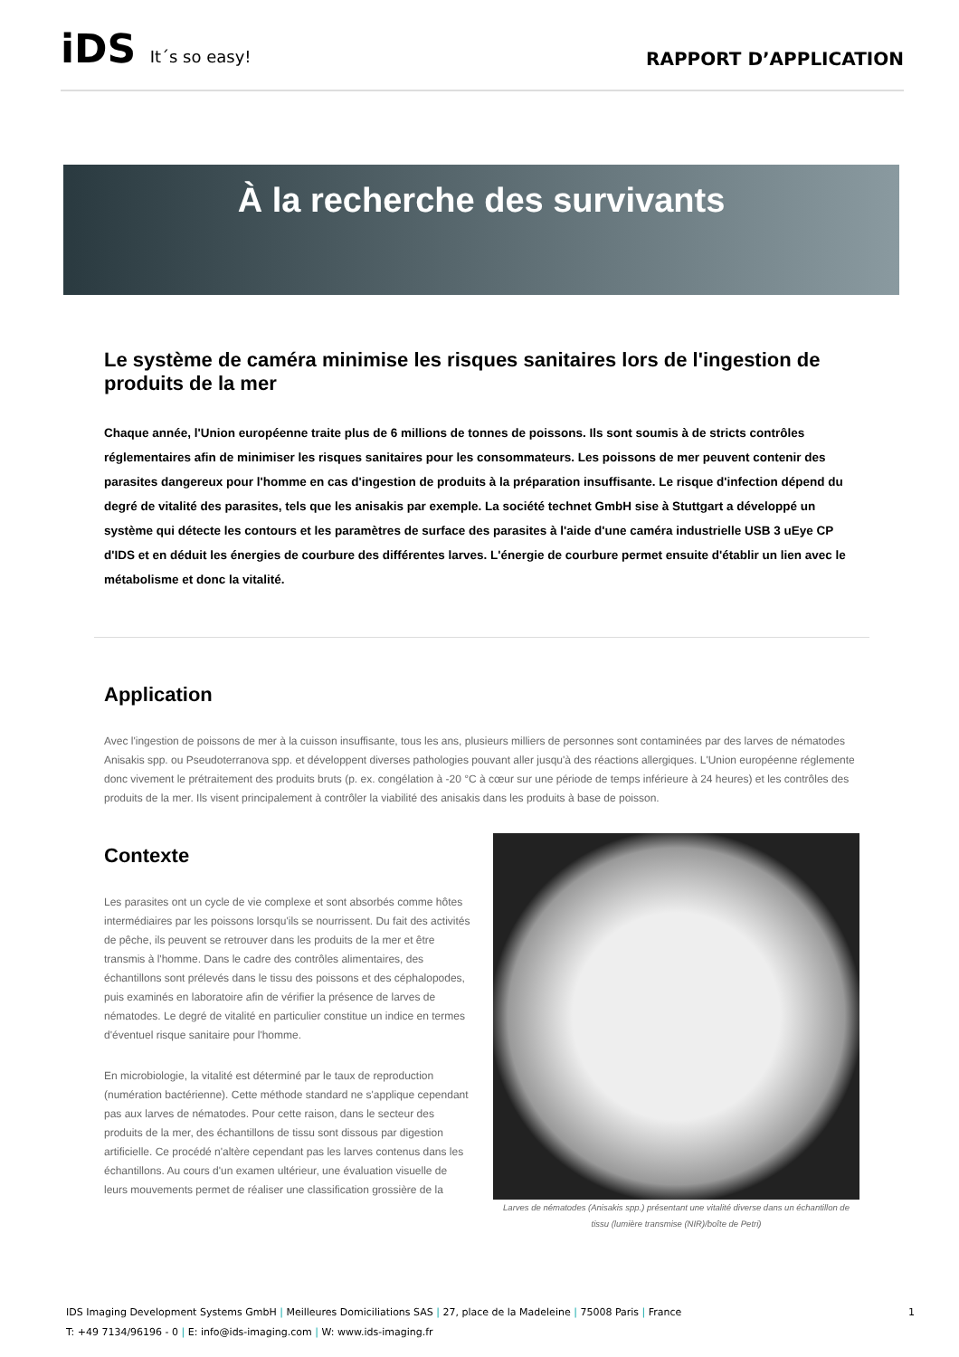iDS It´s so easy!
RAPPORT D’APPLICATION
À la recherche des survivants
Le système de caméra minimise les risques sanitaires lors de l'ingestion de produits de la mer
Chaque année, l'Union européenne traite plus de 6 millions de tonnes de poissons. Ils sont soumis à de stricts contrôles réglementaires afin de minimiser les risques sanitaires pour les consommateurs. Les poissons de mer peuvent contenir des parasites dangereux pour l'homme en cas d'ingestion de produits à la préparation insuffisante. Le risque d'infection dépend du degré de vitalité des parasites, tels que les anisakis par exemple. La société technet GmbH sise à Stuttgart a développé un système qui détecte les contours et les paramètres de surface des parasites à l'aide d'une caméra industrielle USB 3 uEye CP d'IDS et en déduit les énergies de courbure des différentes larves. L'énergie de courbure permet ensuite d'établir un lien avec le métabolisme et donc la vitalité.
Application
Avec l'ingestion de poissons de mer à la cuisson insuffisante, tous les ans, plusieurs milliers de personnes sont contaminées par des larves de nématodes Anisakis spp. ou Pseudoterranova spp. et développent diverses pathologies pouvant aller jusqu'à des réactions allergiques. L'Union européenne réglemente donc vivement le prétraitement des produits bruts (p. ex. congélation à -20 °C à cœur sur une période de temps inférieure à 24 heures) et les contrôles des produits de la mer. Ils visent principalement à contrôler la viabilité des anisakis dans les produits à base de poisson.
Contexte
Les parasites ont un cycle de vie complexe et sont absorbés comme hôtes intermédiaires par les poissons lorsqu'ils se nourrissent. Du fait des activités de pêche, ils peuvent se retrouver dans les produits de la mer et être transmis à l'homme. Dans le cadre des contrôles alimentaires, des échantillons sont prélevés dans le tissu des poissons et des céphalopodes, puis examinés en laboratoire afin de vérifier la présence de larves de nématodes. Le degré de vitalité en particulier constitue un indice en termes d'éventuel risque sanitaire pour l'homme.
En microbiologie, la vitalité est déterminé par le taux de reproduction (numération bactérienne). Cette méthode standard ne s'applique cependant pas aux larves de nématodes. Pour cette raison, dans le secteur des produits de la mer, des échantillons de tissu sont dissous par digestion artificielle. Ce procédé n'altère cependant pas les larves contenus dans les échantillons. Au cours d'un examen ultérieur, une évaluation visuelle de leurs mouvements permet de réaliser une classification grossière de la
Larves de nématodes (Anisakis spp.) présentant une vitalité diverse dans un échantillon de tissu (lumière transmise (NIR)/boîte de Petri)
IDS Imaging Development Systems GmbH | Meilleures Domiciliations SAS | 27, place de la Madeleine | 75008 Paris | France 1
T: +49 7134/96196 - 0 | E: info@ids-imaging.com | W: www.ids-imaging.fr